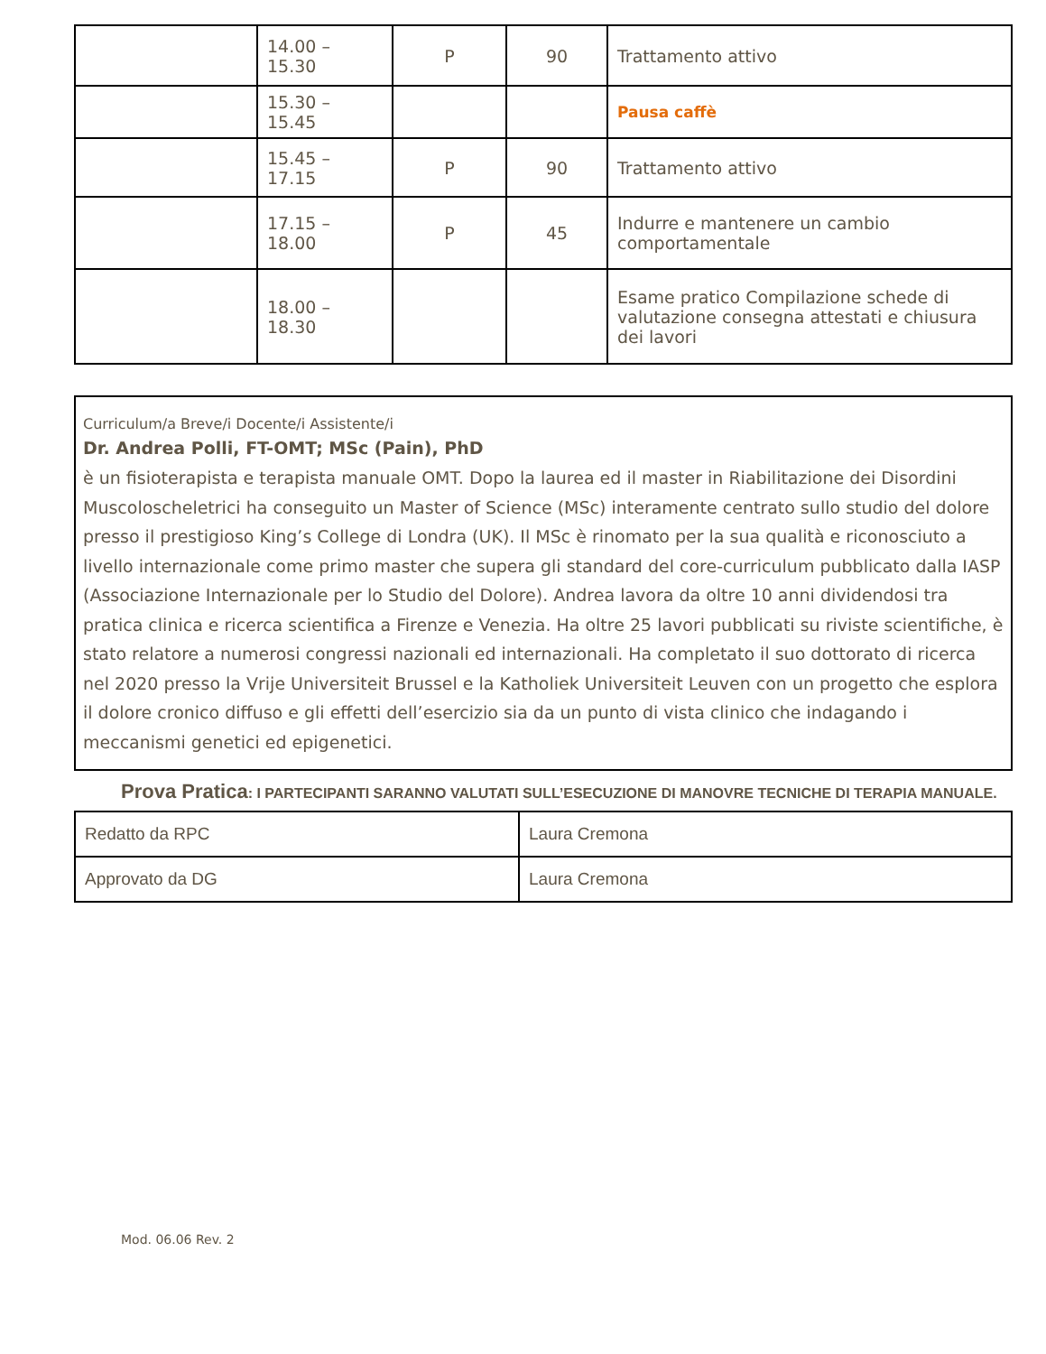| | 14.00 – 15.30 | P | 90 | Trattamento attivo |
| | 15.30 – 15.45 | | | Pausa caffè |
| | 15.45 – 17.15 | P | 90 | Trattamento attivo |
| | 17.15 – 18.00 | P | 45 | Indurre e mantenere un cambio comportamentale |
| | 18.00 – 18.30 | | | Esame pratico Compilazione schede di valutazione consegna attestati e chiusura dei lavori |
Curriculum/a Breve/i Docente/i Assistente/i
Dr. Andrea Polli, FT-OMT; MSc (Pain), PhD
è un fisioterapista e terapista manuale OMT. Dopo la laurea ed il master in Riabilitazione dei Disordini Muscoloscheletrici ha conseguito un Master of Science (MSc) interamente centrato sullo studio del dolore presso il prestigioso King’s College di Londra (UK). Il MSc è rinomato per la sua qualità e riconosciuto a livello internazionale come primo master che supera gli standard del core-curriculum pubblicato dalla IASP (Associazione Internazionale per lo Studio del Dolore). Andrea lavora da oltre 10 anni dividendosi tra pratica clinica e ricerca scientifica a Firenze e Venezia. Ha oltre 25 lavori pubblicati su riviste scientifiche, è stato relatore a numerosi congressi nazionali ed internazionali. Ha completato il suo dottorato di ricerca nel 2020 presso la Vrije Universiteit Brussel e la Katholiek Universiteit Leuven con un progetto che esplora il dolore cronico diffuso e gli effetti dell’esercizio sia da un punto di vista clinico che indagando i meccanismi genetici ed epigenetici.
Prova Pratica: I PARTECIPANTI SARANNO VALUTATI SULL’ESECUZIONE DI MANOVRE TECNICHE DI TERAPIA MANUALE.
| Redatto da RPC | Laura Cremona |
| Approvato da DG | Laura Cremona |
Mod. 06.06 Rev. 2